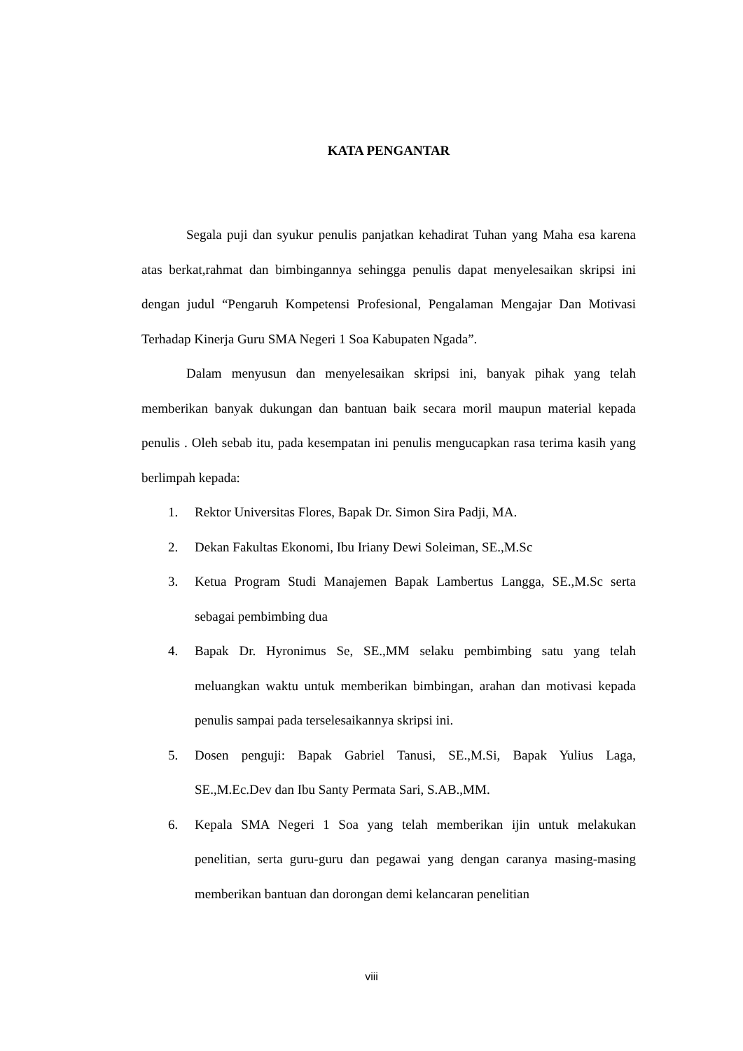KATA PENGANTAR
Segala puji dan syukur penulis panjatkan kehadirat Tuhan yang Maha esa karena atas berkat,rahmat dan bimbingannya sehingga penulis dapat menyelesaikan skripsi ini dengan judul “Pengaruh Kompetensi Profesional, Pengalaman Mengajar Dan Motivasi Terhadap Kinerja Guru SMA Negeri 1 Soa Kabupaten Ngada”.
Dalam menyusun dan menyelesaikan skripsi ini, banyak pihak yang telah memberikan banyak dukungan dan bantuan baik secara moril maupun material kepada penulis . Oleh sebab itu, pada kesempatan ini penulis mengucapkan rasa terima kasih yang berlimpah kepada:
1. Rektor Universitas Flores, Bapak Dr. Simon Sira Padji, MA.
2. Dekan Fakultas Ekonomi, Ibu Iriany Dewi Soleiman, SE.,M.Sc
3. Ketua Program Studi Manajemen Bapak Lambertus Langga, SE.,M.Sc serta sebagai pembimbing dua
4. Bapak Dr. Hyronimus Se, SE.,MM selaku pembimbing satu yang telah meluangkan waktu untuk memberikan bimbingan, arahan dan motivasi kepada penulis sampai pada terselesaikannya skripsi ini.
5. Dosen penguji: Bapak Gabriel Tanusi, SE.,M.Si, Bapak Yulius Laga, SE.,M.Ec.Dev dan Ibu Santy Permata Sari, S.AB.,MM.
6. Kepala SMA Negeri 1 Soa yang telah memberikan ijin untuk melakukan penelitian, serta guru-guru dan pegawai yang dengan caranya masing-masing memberikan bantuan dan dorongan demi kelancaran penelitian
viii